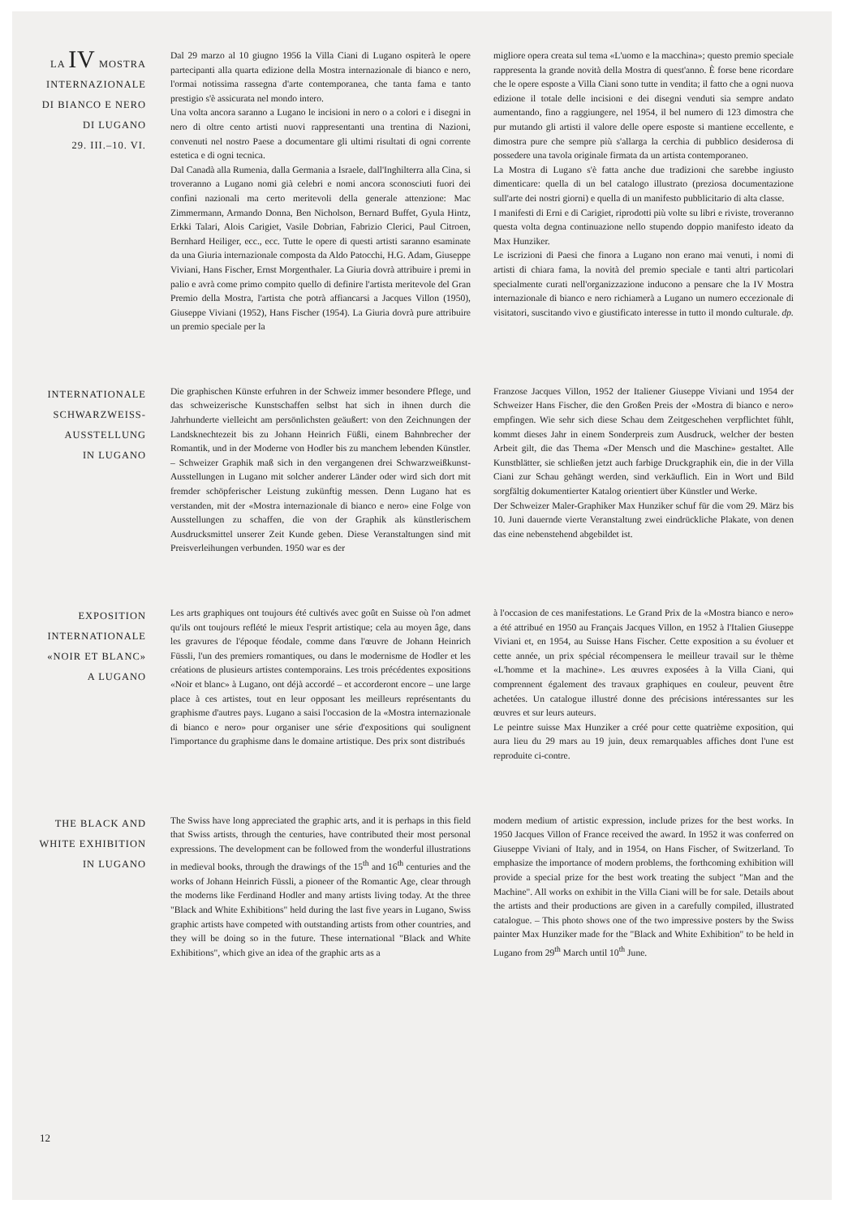LA IV MOSTRA
INTERNAZIONALE
DI BIANCO E NERO
DI LUGANO
29. III.–10. VI.
Dal 29 marzo al 10 giugno 1956 la Villa Ciani di Lugano ospiterà le opere partecipanti alla quarta edizione della Mostra internazionale di bianco e nero, l'ormai notissima rassegna d'arte contemporanea, che tanta fama e tanto prestigio s'è assicurata nel mondo intero.
Una volta ancora saranno a Lugano le incisioni in nero o a colori e i disegni in nero di oltre cento artisti nuovi rappresentanti una trentina di Nazioni, convenuti nel nostro Paese a documentare gli ultimi risultati di ogni corrente estetica e di ogni tecnica.
Dal Canadà alla Rumenia, dalla Germania a Israele, dall'Inghilterra alla Cina, si troveranno a Lugano nomi già celebri e nomi ancora sconosciuti fuori dei confini nazionali ma certo meritevoli della generale attenzione: Mac Zimmermann, Armando Donna, Ben Nicholson, Bernard Buffet, Gyula Hintz, Erkki Talari, Alois Carigiet, Vasile Dobrian, Fabrizio Clerici, Paul Citroen, Bernhard Heiliger, ecc., ecc. Tutte le opere di questi artisti saranno esaminate da una Giuria internazionale composta da Aldo Patocchi, H.G. Adam, Giuseppe Viviani, Hans Fischer, Ernst Morgenthaler. La Giuria dovrà attribuire i premi in palio e avrà come primo compito quello di definire l'artista meritevole del Gran Premio della Mostra, l'artista che potrà affiancarsi a Jacques Villon (1950), Giuseppe Viviani (1952), Hans Fischer (1954). La Giuria dovrà pure attribuire un premio speciale per la
migliore opera creata sul tema «L'uomo e la macchina»; questo premio speciale rappresenta la grande novità della Mostra di quest'anno. È forse bene ricordare che le opere esposte a Villa Ciani sono tutte in vendita; il fatto che a ogni nuova edizione il totale delle incisioni e dei disegni venduti sia sempre andato aumentando, fino a raggiungere, nel 1954, il bel numero di 123 dimostra che pur mutando gli artisti il valore delle opere esposte si mantiene eccellente, e dimostra pure che sempre più s'allarga la cerchia di pubblico desiderosa di possedere una tavola originale firmata da un artista contemporaneo.
La Mostra di Lugano s'è fatta anche due tradizioni che sarebbe ingiusto dimenticare: quella di un bel catalogo illustrato (preziosa documentazione sull'arte dei nostri giorni) e quella di un manifesto pubblicitario di alta classe.
I manifesti di Erni e di Carigiet, riprodotti più volte su libri e riviste, troveranno questa volta degna continuazione nello stupendo doppio manifesto ideato da Max Hunziker.
Le iscrizioni di Paesi che finora a Lugano non erano mai venuti, i nomi di artisti di chiara fama, la novità del premio speciale e tanti altri particolari specialmente curati nell'organizzazione inducono a pensare che la IV Mostra internazionale di bianco e nero richiamerà a Lugano un numero eccezionale di visitatori, suscitando vivo e giustificato interesse in tutto il mondo culturale. dp.
INTERNATIONALE
SCHWARZWEISS-
AUSSTELLUNG
IN LUGANO
Die graphischen Künste erfuhren in der Schweiz immer besondere Pflege, und das schweizerische Kunstschaffen selbst hat sich in ihnen durch die Jahrhunderte vielleicht am persönlichsten geäußert: von den Zeichnungen der Landsknechtezeit bis zu Johann Heinrich Füßli, einem Bahnbrecher der Romantik, und in der Moderne von Hodler bis zu manchem lebenden Künstler. – Schweizer Graphik maß sich in den vergangenen drei Schwarzweißkunst-Ausstellungen in Lugano mit solcher anderer Länder oder wird sich dort mit fremder schöpferischer Leistung zukünftig messen. Denn Lugano hat es verstanden, mit der «Mostra internazionale di bianco e nero» eine Folge von Ausstellungen zu schaffen, die von der Graphik als künstlerischem Ausdrucksmittel unserer Zeit Kunde geben. Diese Veranstaltungen sind mit Preisverleihungen verbunden. 1950 war es der
Franzose Jacques Villon, 1952 der Italiener Giuseppe Viviani und 1954 der Schweizer Hans Fischer, die den Großen Preis der «Mostra di bianco e nero» empfingen. Wie sehr sich diese Schau dem Zeitgeschehen verpflichtet fühlt, kommt dieses Jahr in einem Sonderpreis zum Ausdruck, welcher der besten Arbeit gilt, die das Thema «Der Mensch und die Maschine» gestaltet. Alle Kunstblätter, sie schließen jetzt auch farbige Druckgraphik ein, die in der Villa Ciani zur Schau gehängt werden, sind verkäuflich. Ein in Wort und Bild sorgfältig dokumentierter Katalog orientiert über Künstler und Werke.
Der Schweizer Maler-Graphiker Max Hunziker schuf für die vom 29. März bis 10. Juni dauernde vierte Veranstaltung zwei eindrückliche Plakate, von denen das eine nebenstehend abgebildet ist.
EXPOSITION
INTERNATIONALE
«NOIR ET BLANC»
A LUGANO
Les arts graphiques ont toujours été cultivés avec goût en Suisse où l'on admet qu'ils ont toujours reflété le mieux l'esprit artistique; cela au moyen âge, dans les gravures de l'époque féodale, comme dans l'œuvre de Johann Heinrich Füssli, l'un des premiers romantiques, ou dans le modernisme de Hodler et les créations de plusieurs artistes contemporains. Les trois précédentes expositions «Noir et blanc» à Lugano, ont déjà accordé – et accorderont encore – une large place à ces artistes, tout en leur opposant les meilleurs représentants du graphisme d'autres pays. Lugano a saisi l'occasion de la «Mostra internazionale di bianco e nero» pour organiser une série d'expositions qui soulignent l'importance du graphisme dans le domaine artistique. Des prix sont distribués
à l'occasion de ces manifestations. Le Grand Prix de la «Mostra bianco e nero» a été attribué en 1950 au Français Jacques Villon, en 1952 à l'Italien Giuseppe Viviani et, en 1954, au Suisse Hans Fischer. Cette exposition a su évoluer et cette année, un prix spécial récompensera le meilleur travail sur le thème «L'homme et la machine». Les œuvres exposées à la Villa Ciani, qui comprennent également des travaux graphiques en couleur, peuvent être achetées. Un catalogue illustré donne des précisions intéressantes sur les œuvres et sur leurs auteurs.
Le peintre suisse Max Hunziker a créé pour cette quatrième exposition, qui aura lieu du 29 mars au 19 juin, deux remarquables affiches dont l'une est reproduite ci-contre.
THE BLACK AND
WHITE EXHIBITION
IN LUGANO
The Swiss have long appreciated the graphic arts, and it is perhaps in this field that Swiss artists, through the centuries, have contributed their most personal expressions. The development can be followed from the wonderful illustrations in medieval books, through the drawings of the 15<sup>th</sup> and 16<sup>th</sup> centuries and the works of Johann Heinrich Füssli, a pioneer of the Romantic Age, clear through the moderns like Ferdinand Hodler and many artists living today. At the three "Black and White Exhibitions" held during the last five years in Lugano, Swiss graphic artists have competed with outstanding artists from other countries, and they will be doing so in the future. These international "Black and White Exhibitions", which give an idea of the graphic arts as a
modern medium of artistic expression, include prizes for the best works. In 1950 Jacques Villon of France received the award. In 1952 it was conferred on Giuseppe Viviani of Italy, and in 1954, on Hans Fischer, of Switzerland. To emphasize the importance of modern problems, the forthcoming exhibition will provide a special prize for the best work treating the subject "Man and the Machine". All works on exhibit in the Villa Ciani will be for sale. Details about the artists and their productions are given in a carefully compiled, illustrated catalogue. – This photo shows one of the two impressive posters by the Swiss painter Max Hunziker made for the "Black and White Exhibition" to be held in Lugano from 29<sup>th</sup> March until 10<sup>th</sup> June.
12